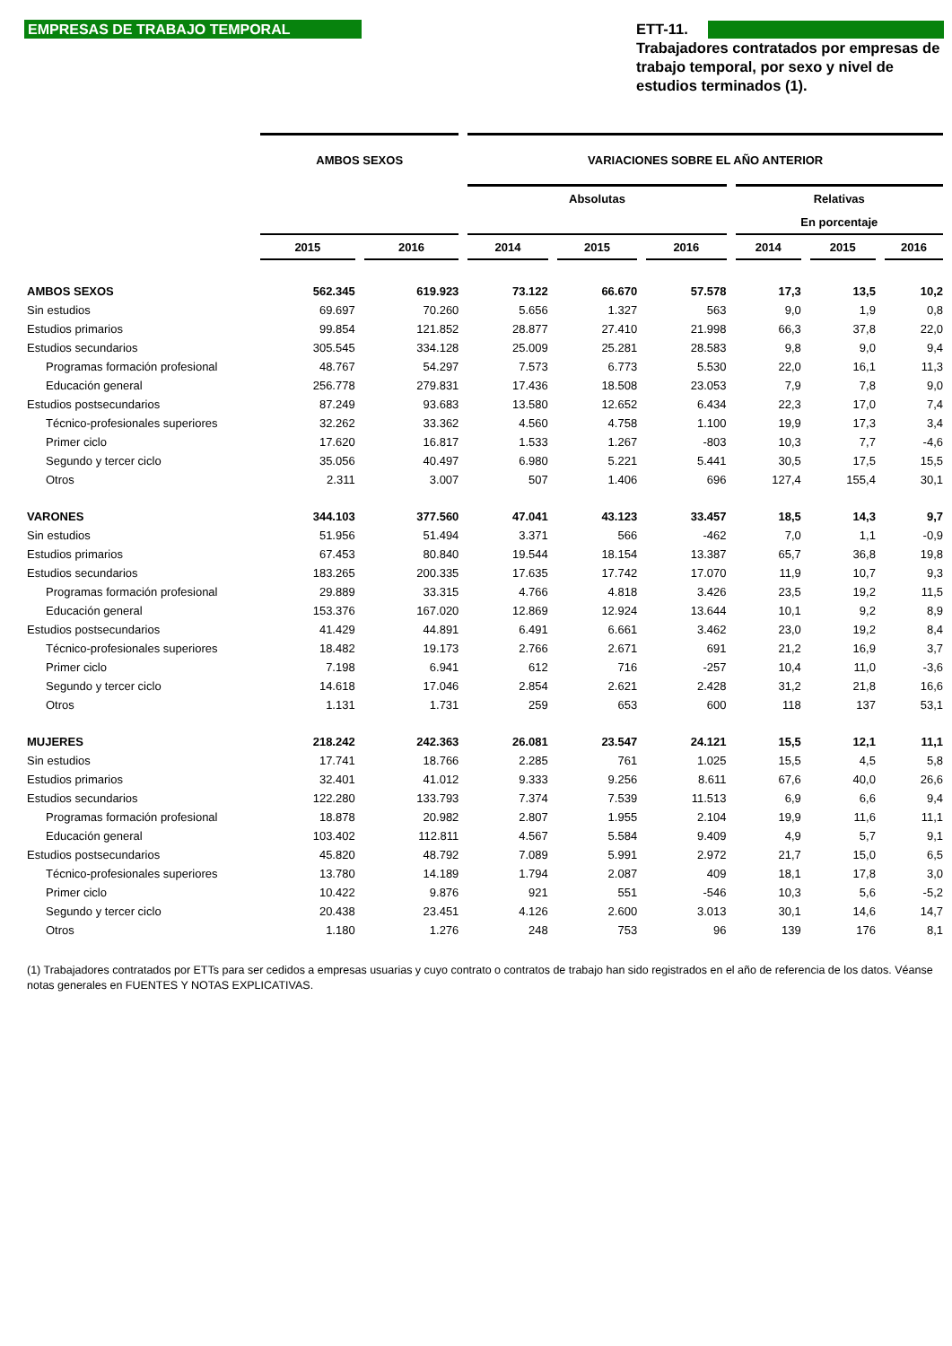EMPRESAS DE TRABAJO TEMPORAL
ETT-11.
Trabajadores contratados por empresas de trabajo temporal, por sexo y nivel de estudios terminados (1).
| | AMBOS SEXOS | | VARIACIONES SOBRE EL AÑO ANTERIOR | | | | | |
| --- | --- | --- | --- | --- | --- | --- | --- | --- |
| | | | Absolutas | | | Relativas | | |
| | | | | | | En porcentaje | | |
| | 2015 | 2016 | 2014 | 2015 | 2016 | 2014 | 2015 | 2016 |
| AMBOS SEXOS | 562.345 | 619.923 | 73.122 | 66.670 | 57.578 | 17,3 | 13,5 | 10,2 |
| Sin estudios | 69.697 | 70.260 | 5.656 | 1.327 | 563 | 9,0 | 1,9 | 0,8 |
| Estudios primarios | 99.854 | 121.852 | 28.877 | 27.410 | 21.998 | 66,3 | 37,8 | 22,0 |
| Estudios secundarios | 305.545 | 334.128 | 25.009 | 25.281 | 28.583 | 9,8 | 9,0 | 9,4 |
| Programas formación profesional | 48.767 | 54.297 | 7.573 | 6.773 | 5.530 | 22,0 | 16,1 | 11,3 |
| Educación general | 256.778 | 279.831 | 17.436 | 18.508 | 23.053 | 7,9 | 7,8 | 9,0 |
| Estudios postsecundarios | 87.249 | 93.683 | 13.580 | 12.652 | 6.434 | 22,3 | 17,0 | 7,4 |
| Técnico-profesionales superiores | 32.262 | 33.362 | 4.560 | 4.758 | 1.100 | 19,9 | 17,3 | 3,4 |
| Primer ciclo | 17.620 | 16.817 | 1.533 | 1.267 | -803 | 10,3 | 7,7 | -4,6 |
| Segundo y tercer ciclo | 35.056 | 40.497 | 6.980 | 5.221 | 5.441 | 30,5 | 17,5 | 15,5 |
| Otros | 2.311 | 3.007 | 507 | 1.406 | 696 | 127,4 | 155,4 | 30,1 |
| VARONES | 344.103 | 377.560 | 47.041 | 43.123 | 33.457 | 18,5 | 14,3 | 9,7 |
| Sin estudios | 51.956 | 51.494 | 3.371 | 566 | -462 | 7,0 | 1,1 | -0,9 |
| Estudios primarios | 67.453 | 80.840 | 19.544 | 18.154 | 13.387 | 65,7 | 36,8 | 19,8 |
| Estudios secundarios | 183.265 | 200.335 | 17.635 | 17.742 | 17.070 | 11,9 | 10,7 | 9,3 |
| Programas formación profesional | 29.889 | 33.315 | 4.766 | 4.818 | 3.426 | 23,5 | 19,2 | 11,5 |
| Educación general | 153.376 | 167.020 | 12.869 | 12.924 | 13.644 | 10,1 | 9,2 | 8,9 |
| Estudios postsecundarios | 41.429 | 44.891 | 6.491 | 6.661 | 3.462 | 23,0 | 19,2 | 8,4 |
| Técnico-profesionales superiores | 18.482 | 19.173 | 2.766 | 2.671 | 691 | 21,2 | 16,9 | 3,7 |
| Primer ciclo | 7.198 | 6.941 | 612 | 716 | -257 | 10,4 | 11,0 | -3,6 |
| Segundo y tercer ciclo | 14.618 | 17.046 | 2.854 | 2.621 | 2.428 | 31,2 | 21,8 | 16,6 |
| Otros | 1.131 | 1.731 | 259 | 653 | 600 | 118 | 137 | 53,1 |
| MUJERES | 218.242 | 242.363 | 26.081 | 23.547 | 24.121 | 15,5 | 12,1 | 11,1 |
| Sin estudios | 17.741 | 18.766 | 2.285 | 761 | 1.025 | 15,5 | 4,5 | 5,8 |
| Estudios primarios | 32.401 | 41.012 | 9.333 | 9.256 | 8.611 | 67,6 | 40,0 | 26,6 |
| Estudios secundarios | 122.280 | 133.793 | 7.374 | 7.539 | 11.513 | 6,9 | 6,6 | 9,4 |
| Programas formación profesional | 18.878 | 20.982 | 2.807 | 1.955 | 2.104 | 19,9 | 11,6 | 11,1 |
| Educación general | 103.402 | 112.811 | 4.567 | 5.584 | 9.409 | 4,9 | 5,7 | 9,1 |
| Estudios postsecundarios | 45.820 | 48.792 | 7.089 | 5.991 | 2.972 | 21,7 | 15,0 | 6,5 |
| Técnico-profesionales superiores | 13.780 | 14.189 | 1.794 | 2.087 | 409 | 18,1 | 17,8 | 3,0 |
| Primer ciclo | 10.422 | 9.876 | 921 | 551 | -546 | 10,3 | 5,6 | -5,2 |
| Segundo y tercer ciclo | 20.438 | 23.451 | 4.126 | 2.600 | 3.013 | 30,1 | 14,6 | 14,7 |
| Otros | 1.180 | 1.276 | 248 | 753 | 96 | 139 | 176 | 8,1 |
(1) Trabajadores contratados por ETTs para ser cedidos a empresas usuarias y cuyo contrato o contratos de trabajo han sido registrados en el año de referencia de los datos. Véanse notas generales en FUENTES Y NOTAS EXPLICATIVAS.